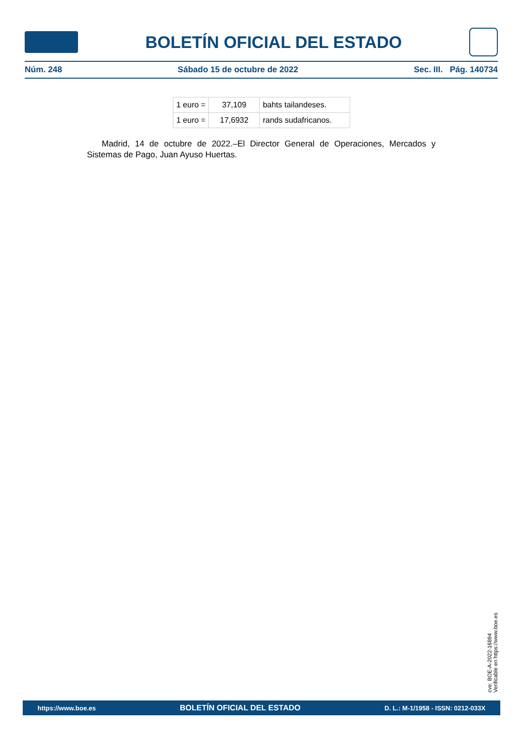BOLETÍN OFICIAL DEL ESTADO
Núm. 248 Sábado 15 de octubre de 2022 Sec. III. Pág. 140734
| 1 euro = | 37,109 | bahts tailandeses. |
| 1 euro = | 17,6932 | rands sudafricanos. |
Madrid, 14 de octubre de 2022.–El Director General de Operaciones, Mercados y Sistemas de Pago, Juan Ayuso Huertas.
cve: BOE-A-2022-16894
Verificable en https://www.boe.es
https://www.boe.es BOLETÍN OFICIAL DEL ESTADO D. L.: M-1/1958 - ISSN: 0212-033X